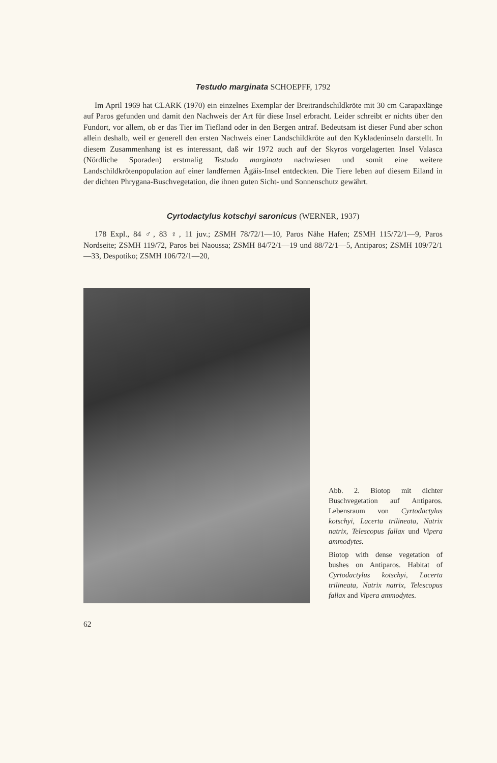Testudo marginata SCHOEPFF, 1792
Im April 1969 hat CLARK (1970) ein einzelnes Exemplar der Breitrandschildkröte mit 30 cm Carapaxlänge auf Paros gefunden und damit den Nachweis der Art für diese Insel erbracht. Leider schreibt er nichts über den Fundort, vor allem, ob er das Tier im Tiefland oder in den Bergen antraf. Bedeutsam ist dieser Fund aber schon allein deshalb, weil er generell den ersten Nachweis einer Landschildkröte auf den Kykladeninseln darstellt. In diesem Zusammenhang ist es interessant, daß wir 1972 auch auf der Skyros vorgelagerten Insel Valasca (Nördliche Sporaden) erstmalig Testudo marginata nachwiesen und somit eine weitere Landschildkrötenpopulation auf einer landfernen Ägäis-Insel entdeckten. Die Tiere leben auf diesem Eiland in der dichten Phrygana-Buschvegetation, die ihnen guten Sicht- und Sonnenschutz gewährt.
Cyrtodactylus kotschyi saronicus (WERNER, 1937)
178 Expl., 84 ♂, 83 ♀, 11 juv.; ZSMH 78/72/1—10, Paros Nähe Hafen; ZSMH 115/72/1—9, Paros Nordseite; ZSMH 119/72, Paros bei Naoussa; ZSMH 84/72/1—19 und 88/72/1—5, Antiparos; ZSMH 109/72/1—33, Despotiko; ZSMH 106/72/1—20,
Abb. 2. Biotop mit dichter Buschvegetation auf Antiparos. Lebensraum von Cyrtodactylus kotschyi, Lacerta trilineata, Natrix natrix, Telescopus fallax und Vipera ammodytes.
Biotop with dense vegetation of bushes on Antiparos. Habitat of Cyrtodactylus kotschyi, Lacerta trilineata, Natrix natrix, Telescopus fallax and Vipera ammodytes.
62